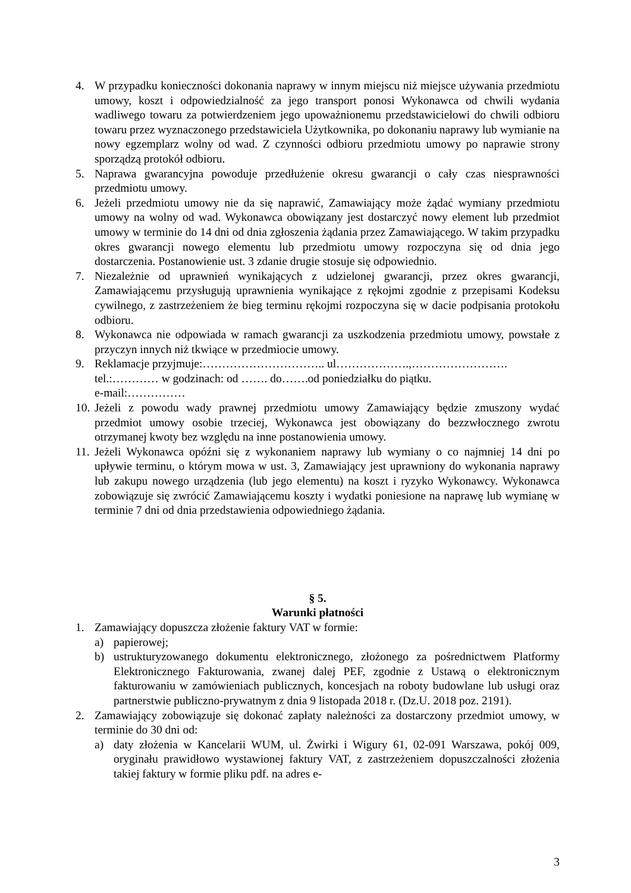4. W przypadku konieczności dokonania naprawy w innym miejscu niż miejsce używania przedmiotu umowy, koszt i odpowiedzialność za jego transport ponosi Wykonawca od chwili wydania wadliwego towaru za potwierdzeniem jego upoważnionemu przedstawicielowi do chwili odbioru towaru przez wyznaczonego przedstawiciela Użytkownika, po dokonaniu naprawy lub wymianie na nowy egzemplarz wolny od wad. Z czynności odbioru przedmiotu umowy po naprawie strony sporządzą protokół odbioru.
5. Naprawa gwarancyjna powoduje przedłużenie okresu gwarancji o cały czas niesprawności przedmiotu umowy.
6. Jeżeli przedmiotu umowy nie da się naprawić, Zamawiający może żądać wymiany przedmiotu umowy na wolny od wad. Wykonawca obowiązany jest dostarczyć nowy element lub przedmiot umowy w terminie do 14 dni od dnia zgłoszenia żądania przez Zamawiającego. W takim przypadku okres gwarancji nowego elementu lub przedmiotu umowy rozpoczyna się od dnia jego dostarczenia. Postanowienie ust. 3 zdanie drugie stosuje się odpowiednio.
7. Niezależnie od uprawnień wynikających z udzielonej gwarancji, przez okres gwarancji, Zamawiającemu przysługują uprawnienia wynikające z rękojmi zgodnie z przepisami Kodeksu cywilnego, z zastrzeżeniem że bieg terminu rękojmi rozpoczyna się w dacie podpisania protokołu odbioru.
8. Wykonawca nie odpowiada w ramach gwarancji za uszkodzenia przedmiotu umowy, powstałe z przyczyn innych niż tkwiące w przedmiocie umowy.
9. Reklamacje przyjmuje:………………………….. ul……………….,…………………….
tel.:………… w godzinach: od ……. do…….od poniedziałku do piątku.
e-mail:……………
10.
Jeżeli z powodu wady prawnej przedmiotu umowy Zamawiający będzie zmuszony wydać przedmiot umowy osobie trzeciej, Wykonawca jest obowiązany do bezzwłocznego zwrotu otrzymanej kwoty bez względu na inne postanowienia umowy.
11.
Jeżeli Wykonawca opóźni się z wykonaniem naprawy lub wymiany o co najmniej 14 dni po upływie terminu, o którym mowa w ust. 3, Zamawiający jest uprawniony do wykonania naprawy lub zakupu nowego urządzenia (lub jego elementu) na koszt i ryzyko Wykonawcy. Wykonawca zobowiązuje się zwrócić Zamawiającemu koszty i wydatki poniesione na naprawę lub wymianę w terminie 7 dni od dnia przedstawienia odpowiedniego żądania.
§ 5.
Warunki płatności
1. Zamawiający dopuszcza złożenie faktury VAT w formie:
a) papierowej;
b) ustrukturyzowanego dokumentu elektronicznego, złożonego za pośrednictwem Platformy Elektronicznego Fakturowania, zwanej dalej PEF, zgodnie z Ustawą o elektronicznym fakturowaniu w zamówieniach publicznych, koncesjach na roboty budowlane lub usługi oraz partnerstwie publiczno-prywatnym z dnia 9 listopada 2018 r. (Dz.U. 2018 poz. 2191).
2. Zamawiający zobowiązuje się dokonać zapłaty należności za dostarczony przedmiot umowy, w terminie do 30 dni od:
a) daty złożenia w Kancelarii WUM, ul. Żwirki i Wigury 61, 02-091 Warszawa, pokój 009, oryginału prawidłowo wystawionej faktury VAT, z zastrzeżeniem dopuszczalności złożenia takiej faktury w formie pliku pdf. na adres e-
3